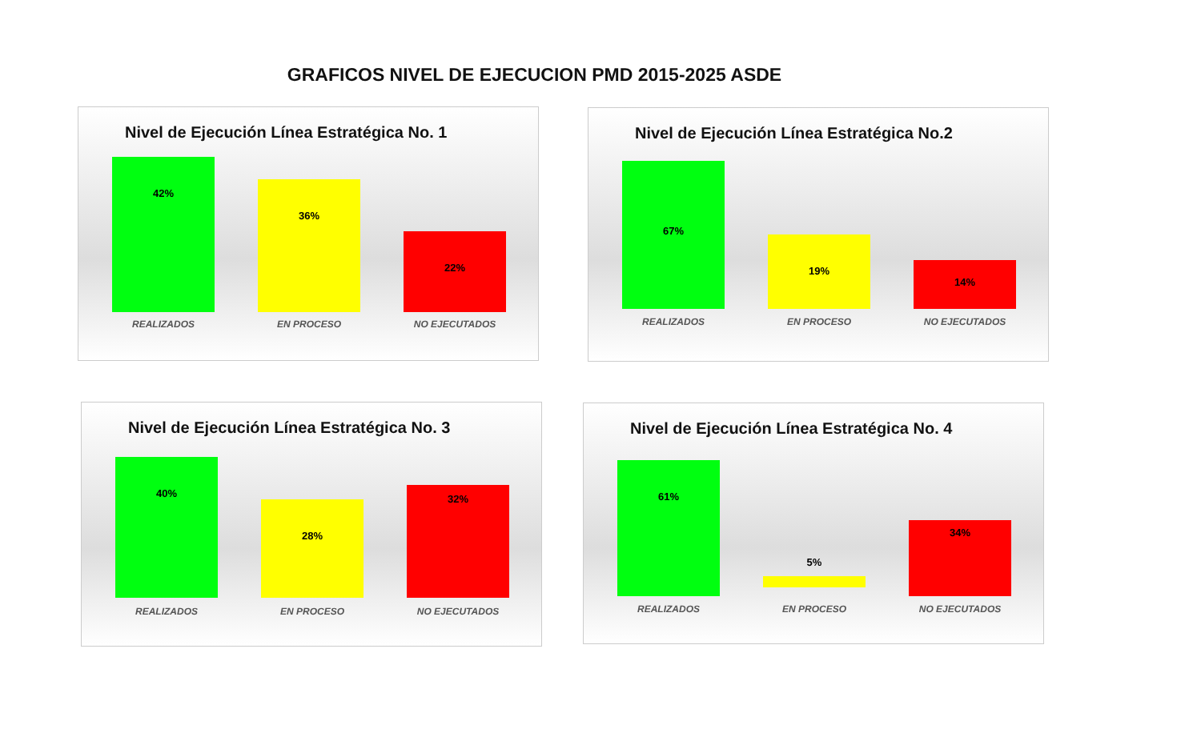GRAFICOS NIVEL DE EJECUCION PMD 2015-2025 ASDE
Nivel de Ejecución Línea Estratégica No. 1
42%
36%
22%
REALIZADOS EN PROCESO NO EJECUTADOS
Nivel de Ejecución Línea Estratégica No.2
67%
19%
14%
REALIZADOS EN PROCESO NO EJECUTADOS
Nivel de Ejecución Línea Estratégica No. 3
40%
28%
32%
REALIZADOS EN PROCESO NO EJECUTADOS
Nivel de Ejecución Línea Estratégica No. 4
61%
5%
34%
REALIZADOS EN PROCESO NO EJECUTADOS